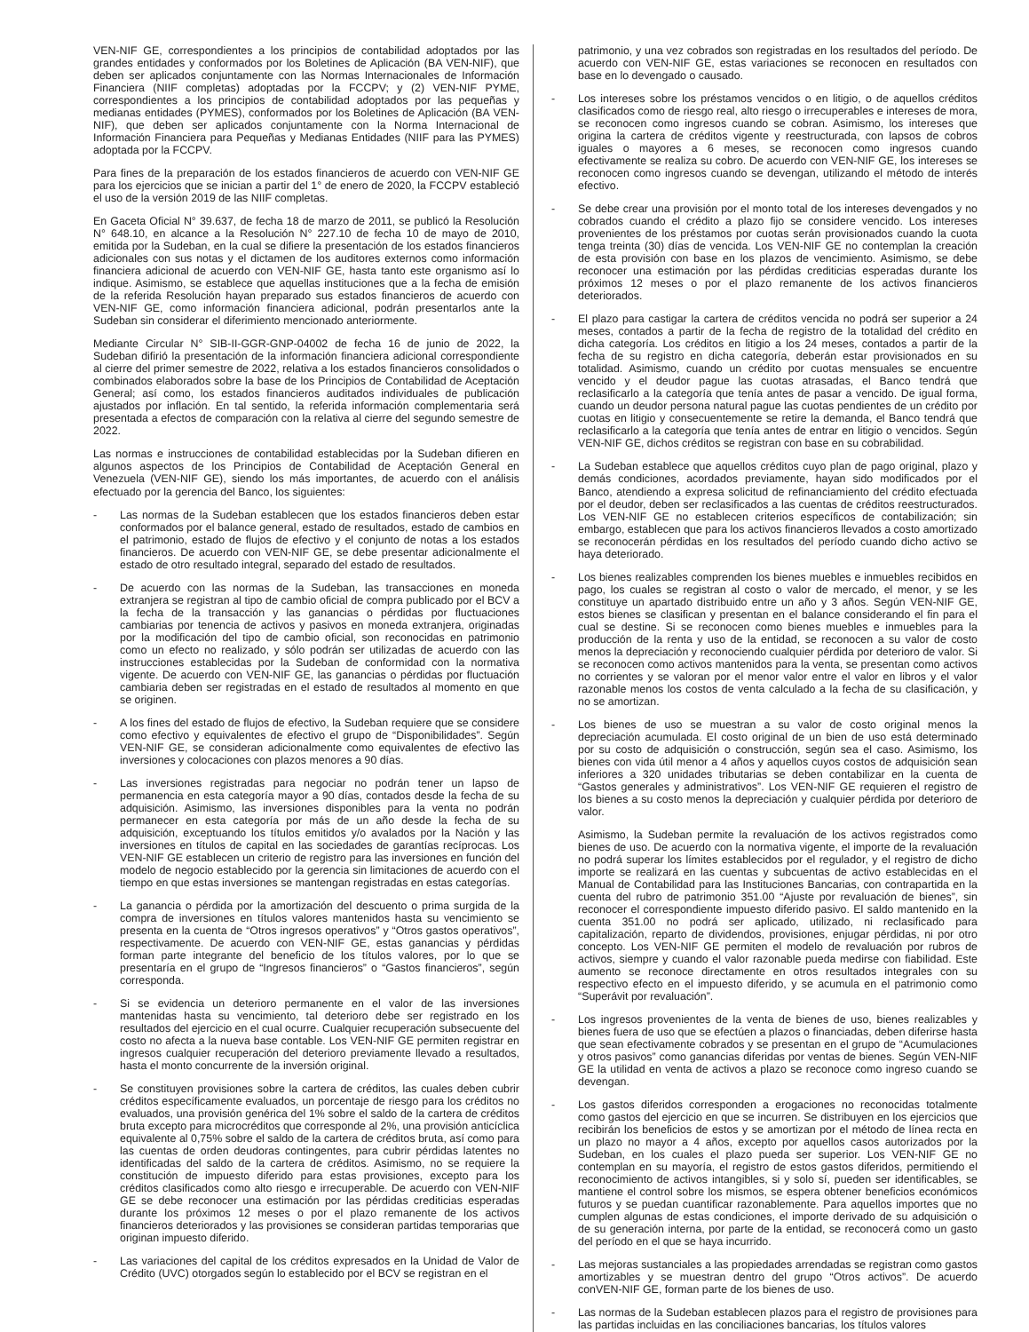VEN-NIF GE, correspondientes a los principios de contabilidad adoptados por las grandes entidades y conformados por los Boletines de Aplicación (BA VEN-NIF), que deben ser aplicados conjuntamente con las Normas Internacionales de Información Financiera (NIIF completas) adoptadas por la FCCPV; y (2) VEN-NIF PYME, correspondientes a los principios de contabilidad adoptados por las pequeñas y medianas entidades (PYMES), conformados por los Boletines de Aplicación (BA VEN-NIF), que deben ser aplicados conjuntamente con la Norma Internacional de Información Financiera para Pequeñas y Medianas Entidades (NIIF para las PYMES) adoptada por la FCCPV.
Para fines de la preparación de los estados financieros de acuerdo con VEN-NIF GE para los ejercicios que se inician a partir del 1° de enero de 2020, la FCCPV estableció el uso de la versión 2019 de las NIIF completas.
En Gaceta Oficial N° 39.637, de fecha 18 de marzo de 2011, se publicó la Resolución N° 648.10, en alcance a la Resolución N° 227.10 de fecha 10 de mayo de 2010, emitida por la Sudeban, en la cual se difiere la presentación de los estados financieros adicionales con sus notas y el dictamen de los auditores externos como información financiera adicional de acuerdo con VEN-NIF GE, hasta tanto este organismo así lo indique. Asimismo, se establece que aquellas instituciones que a la fecha de emisión de la referida Resolución hayan preparado sus estados financieros de acuerdo con VEN-NIF GE, como información financiera adicional, podrán presentarlos ante la Sudeban sin considerar el diferimiento mencionado anteriormente.
Mediante Circular N° SIB-II-GGR-GNP-04002 de fecha 16 de junio de 2022, la Sudeban difirió la presentación de la información financiera adicional correspondiente al cierre del primer semestre de 2022, relativa a los estados financieros consolidados o combinados elaborados sobre la base de los Principios de Contabilidad de Aceptación General; así como, los estados financieros auditados individuales de publicación ajustados por inflación. En tal sentido, la referida información complementaria será presentada a efectos de comparación con la relativa al cierre del segundo semestre de 2022.
Las normas e instrucciones de contabilidad establecidas por la Sudeban difieren en algunos aspectos de los Principios de Contabilidad de Aceptación General en Venezuela (VEN-NIF GE), siendo los más importantes, de acuerdo con el análisis efectuado por la gerencia del Banco, los siguientes:
- Las normas de la Sudeban establecen que los estados financieros deben estar conformados por el balance general, estado de resultados, estado de cambios en el patrimonio, estado de flujos de efectivo y el conjunto de notas a los estados financieros. De acuerdo con VEN-NIF GE, se debe presentar adicionalmente el estado de otro resultado integral, separado del estado de resultados.
- De acuerdo con las normas de la Sudeban, las transacciones en moneda extranjera se registran al tipo de cambio oficial de compra publicado por el BCV a la fecha de la transacción y las ganancias o pérdidas por fluctuaciones cambiarias por tenencia de activos y pasivos en moneda extranjera, originadas por la modificación del tipo de cambio oficial, son reconocidas en patrimonio como un efecto no realizado, y sólo podrán ser utilizadas de acuerdo con las instrucciones establecidas por la Sudeban de conformidad con la normativa vigente. De acuerdo con VEN-NIF GE, las ganancias o pérdidas por fluctuación cambiaria deben ser registradas en el estado de resultados al momento en que se originen.
- A los fines del estado de flujos de efectivo, la Sudeban requiere que se considere como efectivo y equivalentes de efectivo el grupo de “Disponibilidades”. Según VEN-NIF GE, se consideran adicionalmente como equivalentes de efectivo las inversiones y colocaciones con plazos menores a 90 días.
- Las inversiones registradas para negociar no podrán tener un lapso de permanencia en esta categoría mayor a 90 días, contados desde la fecha de su adquisición. Asimismo, las inversiones disponibles para la venta no podrán permanecer en esta categoría por más de un año desde la fecha de su adquisición, exceptuando los títulos emitidos y/o avalados por la Nación y las inversiones en títulos de capital en las sociedades de garantías recíprocas. Los VEN-NIF GE establecen un criterio de registro para las inversiones en función del modelo de negocio establecido por la gerencia sin limitaciones de acuerdo con el tiempo en que estas inversiones se mantengan registradas en estas categorías.
- La ganancia o pérdida por la amortización del descuento o prima surgida de la compra de inversiones en títulos valores mantenidos hasta su vencimiento se presenta en la cuenta de “Otros ingresos operativos” y “Otros gastos operativos”, respectivamente. De acuerdo con VEN-NIF GE, estas ganancias y pérdidas forman parte integrante del beneficio de los títulos valores, por lo que se presentaría en el grupo de “Ingresos financieros” o “Gastos financieros”, según corresponda.
- Si se evidencia un deterioro permanente en el valor de las inversiones mantenidas hasta su vencimiento, tal deterioro debe ser registrado en los resultados del ejercicio en el cual ocurre. Cualquier recuperación subsecuente del costo no afecta a la nueva base contable. Los VEN-NIF GE permiten registrar en ingresos cualquier recuperación del deterioro previamente llevado a resultados, hasta el monto concurrente de la inversión original.
- Se constituyen provisiones sobre la cartera de créditos, las cuales deben cubrir créditos específicamente evaluados, un porcentaje de riesgo para los créditos no evaluados, una provisión genérica del 1% sobre el saldo de la cartera de créditos bruta excepto para microcréditos que corresponde al 2%, una provisión anticíclica equivalente al 0,75% sobre el saldo de la cartera de créditos bruta, así como para las cuentas de orden deudoras contingentes, para cubrir pérdidas latentes no identificadas del saldo de la cartera de créditos. Asimismo, no se requiere la constitución de impuesto diferido para estas provisiones, excepto para los créditos clasificados como alto riesgo e irrecuperable. De acuerdo con VEN-NIF GE se debe reconocer una estimación por las pérdidas crediticias esperadas durante los próximos 12 meses o por el plazo remanente de los activos financieros deteriorados y las provisiones se consideran partidas temporarias que originan impuesto diferido.
- Las variaciones del capital de los créditos expresados en la Unidad de Valor de Crédito (UVC) otorgados según lo establecido por el BCV se registran en el
patrimonio, y una vez cobrados son registradas en los resultados del período. De acuerdo con VEN-NIF GE, estas variaciones se reconocen en resultados con base en lo devengado o causado.
- Los intereses sobre los préstamos vencidos o en litigio, o de aquellos créditos clasificados como de riesgo real, alto riesgo o irrecuperables e intereses de mora, se reconocen como ingresos cuando se cobran. Asimismo, los intereses que origina la cartera de créditos vigente y reestructurada, con lapsos de cobros iguales o mayores a 6 meses, se reconocen como ingresos cuando efectivamente se realiza su cobro. De acuerdo con VEN-NIF GE, los intereses se reconocen como ingresos cuando se devengan, utilizando el método de interés efectivo.
- Se debe crear una provisión por el monto total de los intereses devengados y no cobrados cuando el crédito a plazo fijo se considere vencido. Los intereses provenientes de los préstamos por cuotas serán provisionados cuando la cuota tenga treinta (30) días de vencida. Los VEN-NIF GE no contemplan la creación de esta provisión con base en los plazos de vencimiento. Asimismo, se debe reconocer una estimación por las pérdidas crediticias esperadas durante los próximos 12 meses o por el plazo remanente de los activos financieros deteriorados.
- El plazo para castigar la cartera de créditos vencida no podrá ser superior a 24 meses, contados a partir de la fecha de registro de la totalidad del crédito en dicha categoría. Los créditos en litigio a los 24 meses, contados a partir de la fecha de su registro en dicha categoría, deberán estar provisionados en su totalidad. Asimismo, cuando un crédito por cuotas mensuales se encuentre vencido y el deudor pague las cuotas atrasadas, el Banco tendrá que reclasificarlo a la categoría que tenía antes de pasar a vencido. De igual forma, cuando un deudor persona natural pague las cuotas pendientes de un crédito por cuotas en litigio y consecuentemente se retire la demanda, el Banco tendrá que reclasificarlo a la categoría que tenía antes de entrar en litigio o vencidos. Según VEN-NIF GE, dichos créditos se registran con base en su cobrabilidad.
- La Sudeban establece que aquellos créditos cuyo plan de pago original, plazo y demás condiciones, acordados previamente, hayan sido modificados por el Banco, atendiendo a expresa solicitud de refinanciamiento del crédito efectuada por el deudor, deben ser reclasificados a las cuentas de créditos reestructurados. Los VEN-NIF GE no establecen criterios específicos de contabilización; sin embargo, establecen que para los activos financieros llevados a costo amortizado se reconocerán pérdidas en los resultados del período cuando dicho activo se haya deteriorado.
- Los bienes realizables comprenden los bienes muebles e inmuebles recibidos en pago, los cuales se registran al costo o valor de mercado, el menor, y se les constituye un apartado distribuido entre un año y 3 años. Según VEN-NIF GE, estos bienes se clasifican y presentan en el balance considerando el fin para el cual se destine. Si se reconocen como bienes muebles e inmuebles para la producción de la renta y uso de la entidad, se reconocen a su valor de costo menos la depreciación y reconociendo cualquier pérdida por deterioro de valor. Si se reconocen como activos mantenidos para la venta, se presentan como activos no corrientes y se valoran por el menor valor entre el valor en libros y el valor razonable menos los costos de venta calculado a la fecha de su clasificación, y no se amortizan.
- Los bienes de uso se muestran a su valor de costo original menos la depreciación acumulada. El costo original de un bien de uso está determinado por su costo de adquisición o construcción, según sea el caso. Asimismo, los bienes con vida útil menor a 4 años y aquellos cuyos costos de adquisición sean inferiores a 320 unidades tributarias se deben contabilizar en la cuenta de “Gastos generales y administrativos”. Los VEN-NIF GE requieren el registro de los bienes a su costo menos la depreciación y cualquier pérdida por deterioro de valor.
Asimismo, la Sudeban permite la revaluación de los activos registrados como bienes de uso. De acuerdo con la normativa vigente, el importe de la revaluación no podrá superar los límites establecidos por el regulador, y el registro de dicho importe se realizará en las cuentas y subcuentas de activo establecidas en el Manual de Contabilidad para las Instituciones Bancarias, con contrapartida en la cuenta del rubro de patrimonio 351.00 “Ajuste por revaluación de bienes”, sin reconocer el correspondiente impuesto diferido pasivo. El saldo mantenido en la cuenta 351.00 no podrá ser aplicado, utilizado, ni reclasificado para capitalización, reparto de dividendos, provisiones, enjugar pérdidas, ni por otro concepto. Los VEN-NIF GE permiten el modelo de revaluación por rubros de activos, siempre y cuando el valor razonable pueda medirse con fiabilidad. Este aumento se reconoce directamente en otros resultados integrales con su respectivo efecto en el impuesto diferido, y se acumula en el patrimonio como “Superávit por revaluación”.
- Los ingresos provenientes de la venta de bienes de uso, bienes realizables y bienes fuera de uso que se efectúen a plazos o financiadas, deben diferirse hasta que sean efectivamente cobrados y se presentan en el grupo de “Acumulaciones y otros pasivos” como ganancias diferidas por ventas de bienes. Según VEN-NIF GE la utilidad en venta de activos a plazo se reconoce como ingreso cuando se devengan.
- Los gastos diferidos corresponden a erogaciones no reconocidas totalmente como gastos del ejercicio en que se incurren. Se distribuyen en los ejercicios que recibirán los beneficios de estos y se amortizan por el método de línea recta en un plazo no mayor a 4 años, excepto por aquellos casos autorizados por la Sudeban, en los cuales el plazo pueda ser superior. Los VEN-NIF GE no contemplan en su mayoría, el registro de estos gastos diferidos, permitiendo el reconocimiento de activos intangibles, si y solo sí, pueden ser identificables, se mantiene el control sobre los mismos, se espera obtener beneficios económicos futuros y se puedan cuantificar razonablemente. Para aquellos importes que no cumplen algunas de estas condiciones, el importe derivado de su adquisición o de su generación interna, por parte de la entidad, se reconocerá como un gasto del período en el que se haya incurrido.
- Las mejoras sustanciales a las propiedades arrendadas se registran como gastos amortizables y se muestran dentro del grupo “Otros activos”. De acuerdo conVEN-NIF GE, forman parte de los bienes de uso.
- Las normas de la Sudeban establecen plazos para el registro de provisiones para las partidas incluidas en las conciliaciones bancarias, los títulos valores